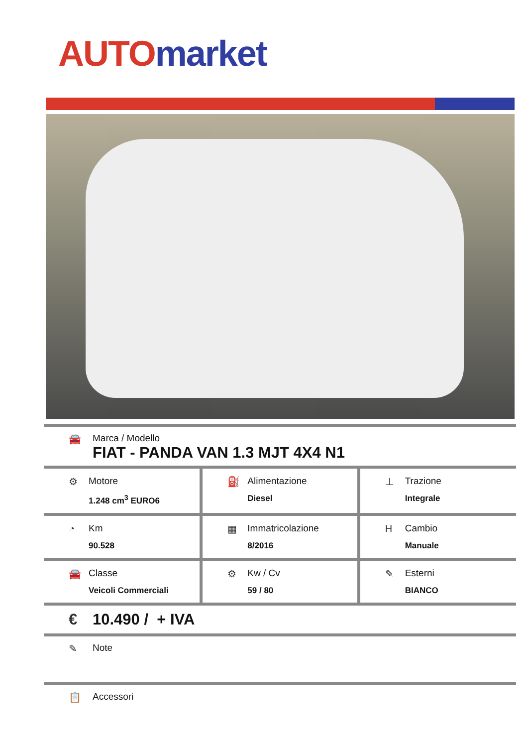AUTO market
🚘 Marca / Modello
FIAT - PANDA VAN 1.3 MJT 4X4 N1
| ⚙ Motore 1.248 cm<sup>3</sup> EURO6 | ⛽ Alimentazione Diesel | ⊥ Trazione Integrale |
| ◔ Km 90.528 | ▦ Immatricolazione 8/2016 | H Cambio Manuale |
| 🚘 Classe Veicoli Commerciali | ⚙ Kw / Cv 59 / 80 | ✎ Esterni BIANCO |
€ 10.490 / + IVA
✎ Note
📋 Accessori